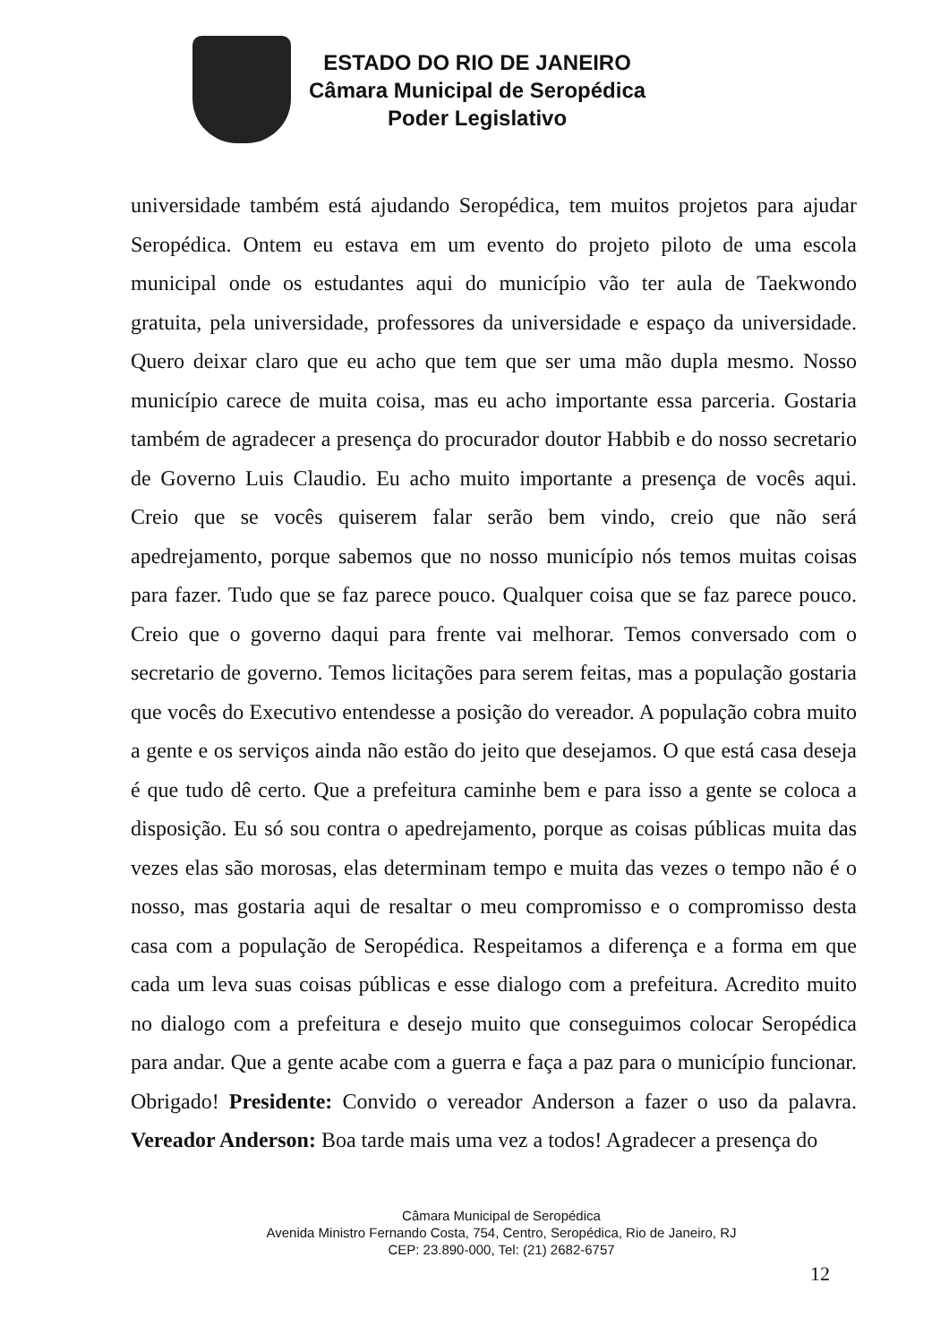ESTADO DO RIO DE JANEIRO
Câmara Municipal de Seropédica
Poder Legislativo
universidade também está ajudando Seropédica, tem muitos projetos para ajudar Seropédica. Ontem eu estava em um evento do projeto piloto de uma escola municipal onde os estudantes aqui do município vão ter aula de Taekwondo gratuita, pela universidade, professores da universidade e espaço da universidade. Quero deixar claro que eu acho que tem que ser uma mão dupla mesmo. Nosso município carece de muita coisa, mas eu acho importante essa parceria. Gostaria também de agradecer a presença do procurador doutor Habbib e do nosso secretario de Governo Luis Claudio. Eu acho muito importante a presença de vocês aqui. Creio que se vocês quiserem falar serão bem vindo, creio que não será apedrejamento, porque sabemos que no nosso município nós temos muitas coisas para fazer. Tudo que se faz parece pouco. Qualquer coisa que se faz parece pouco. Creio que o governo daqui para frente vai melhorar. Temos conversado com o secretario de governo. Temos licitações para serem feitas, mas a população gostaria que vocês do Executivo entendesse a posição do vereador. A população cobra muito a gente e os serviços ainda não estão do jeito que desejamos. O que está casa deseja é que tudo dê certo. Que a prefeitura caminhe bem e para isso a gente se coloca a disposição. Eu só sou contra o apedrejamento, porque as coisas públicas muita das vezes elas são morosas, elas determinam tempo e muita das vezes o tempo não é o nosso, mas gostaria aqui de resaltar o meu compromisso e o compromisso desta casa com a população de Seropédica. Respeitamos a diferença e a forma em que cada um leva suas coisas públicas e esse dialogo com a prefeitura. Acredito muito no dialogo com a prefeitura e desejo muito que conseguimos colocar Seropédica para andar. Que a gente acabe com a guerra e faça a paz para o município funcionar. Obrigado! Presidente: Convido o vereador Anderson a fazer o uso da palavra. Vereador Anderson: Boa tarde mais uma vez a todos! Agradecer a presença do
Câmara Municipal de Seropédica
Avenida Ministro Fernando Costa, 754, Centro, Seropédica, Rio de Janeiro, RJ
CEP: 23.890-000, Tel: (21) 2682-6757
12